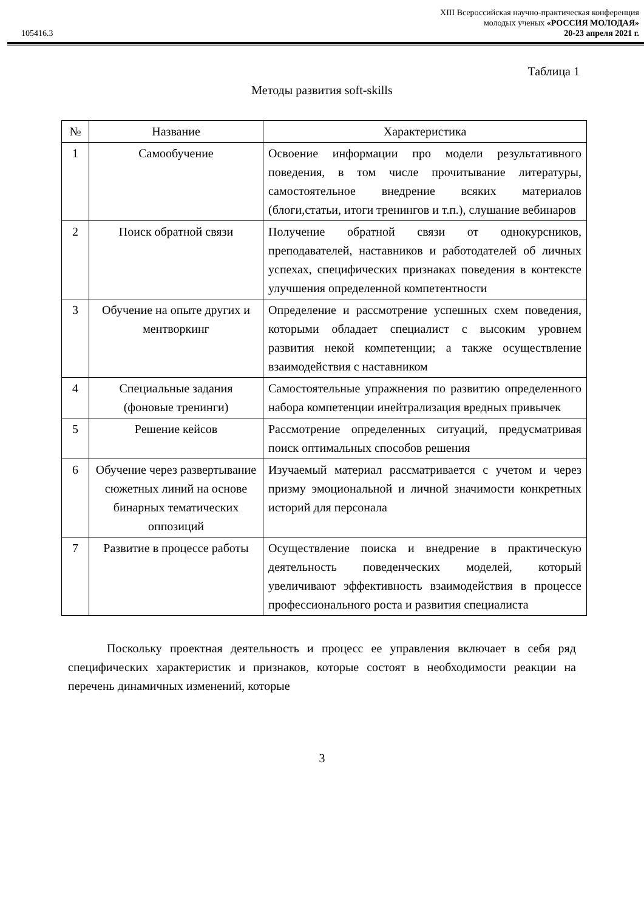XIII Всероссийская научно-практическая конференция
молодых ученых «РОССИЯ МОЛОДАЯ»
105416.3 20-23 апреля 2021 г.
Таблица 1
Методы развития soft-skills
| № | Название | Характеристика |
| --- | --- | --- |
| 1 | Самообучение | Освоение информации про модели результативного поведения, в том числе прочитывание литературы, самостоятельное внедрение всяких материалов (блоги,статьи, итоги тренингов и т.п.), слушание вебинаров |
| 2 | Поиск обратной связи | Получение обратной связи от однокурсников, преподавателей, наставников и работодателей об личных успехах, специфических признаках поведения в контексте улучшения определенной компетентности |
| 3 | Обучение на опыте других и ментворкинг | Определение и рассмотрение успешных схем поведения, которыми обладает специалист с высоким уровнем развития некой компетенции; а также осуществление взаимодействия с наставником |
| 4 | Специальные задания (фоновые тренинги) | Самостоятельные упражнения по развитию определенного набора компетенции инейтрализация вредных привычек |
| 5 | Решение кейсов | Рассмотрение определенных ситуаций, предусматривая поиск оптимальных способов решения |
| 6 | Обучение через развертывание сюжетных линий на основе бинарных тематических оппозиций | Изучаемый материал рассматривается с учетом и через призму эмоциональной и личной значимости конкретных историй для персонала |
| 7 | Развитие в процессе работы | Осуществление поиска и внедрение в практическую деятельность поведенческих моделей, который увеличивают эффективность взаимодействия в процессе профессионального роста и развития специалиста |
Поскольку проектная деятельность и процесс ее управления включает в себя ряд специфических характеристик и признаков, которые состоят в необходимости реакции на перечень динамичных изменений, которые
3